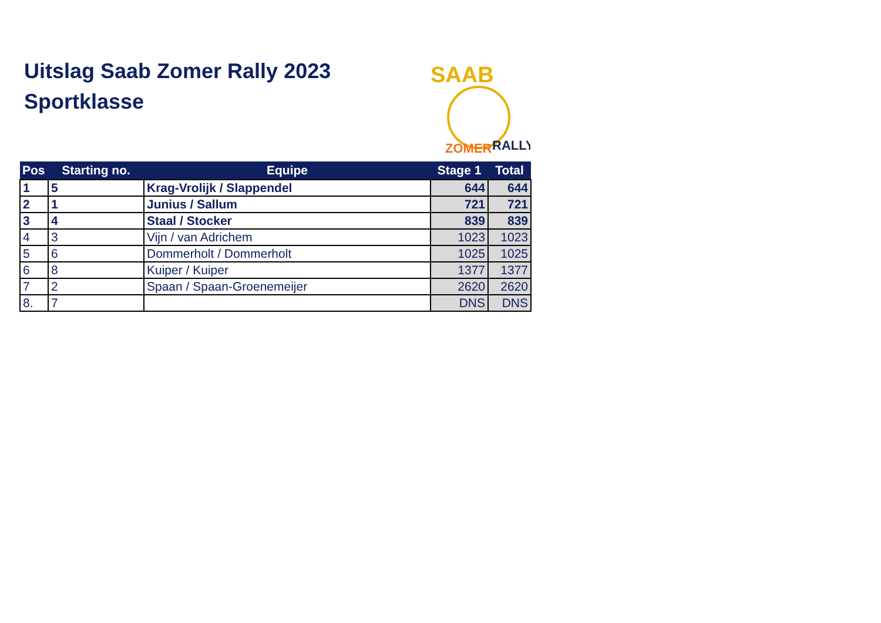Uitslag Saab Zomer Rally 2023
Sportklasse
SAAB
ZOMER
RALLY
| Pos | Starting no. | Equipe | Stage 1 | Total |
| --- | --- | --- | --- | --- |
| 1 | 5 | Krag-Vrolijk / Slappendel | 644 | 644 |
| 2 | 1 | Junius / Sallum | 721 | 721 |
| 3 | 4 | Staal / Stocker | 839 | 839 |
| 4 | 3 | Vijn / van Adrichem | 1023 | 1023 |
| 5 | 6 | Dommerholt / Dommerholt | 1025 | 1025 |
| 6 | 8 | Kuiper / Kuiper | 1377 | 1377 |
| 7 | 2 | Spaan / Spaan-Groenemeijer | 2620 | 2620 |
| 8. | 7 | | DNS | DNS |